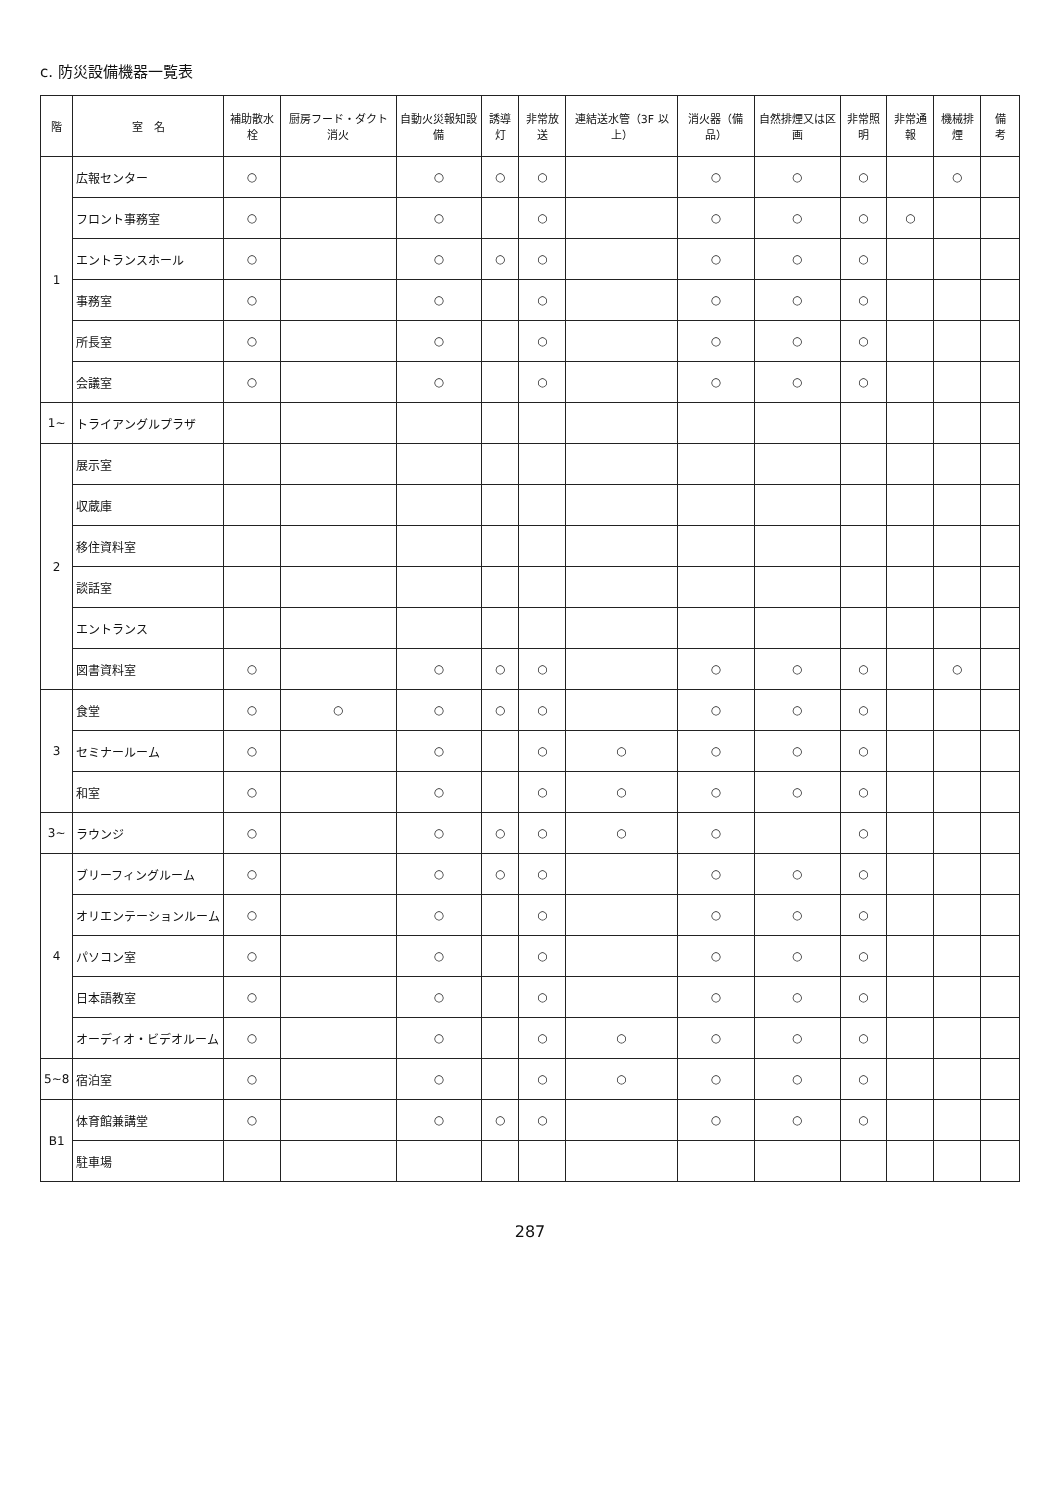c. 防災設備機器一覧表
| 階 | 室 名 | 補助散水栓 | 厨房フード・ダクト消火 | 自動火災報知設備 | 誘導灯 | 非常放送 | 連結送水管（3F 以上） | 消火器（備品） | 自然排煙又は区画 | 非常照明 | 非常通報 | 機械排煙 | 備 考 |
| --- | --- | --- | --- | --- | --- | --- | --- | --- | --- | --- | --- | --- | --- |
| 1 | 広報センター | ○ | | ○ | ○ | ○ | | ○ | ○ | ○ | | ○ | |
| | フロント事務室 | ○ | | ○ | | ○ | | ○ | ○ | ○ | ○ | | |
| | エントランスホール | ○ | | ○ | ○ | ○ | | ○ | ○ | ○ | | | |
| | 事務室 | ○ | | ○ | | ○ | | ○ | ○ | ○ | | | |
| | 所長室 | ○ | | ○ | | ○ | | ○ | ○ | ○ | | | |
| | 会議室 | ○ | | ○ | | ○ | | ○ | ○ | ○ | | | |
| 1~ | トライアングルプラザ | | | | | | | | | | | | |
| 2 | 展示室 | | | | | | | | | | | | |
| | 収蔵庫 | | | | | | | | | | | | |
| | 移住資料室 | | | | | | | | | | | | |
| | 談話室 | | | | | | | | | | | | |
| | エントランス | | | | | | | | | | | | |
| | 図書資料室 | ○ | | ○ | ○ | ○ | | ○ | ○ | ○ | | ○ | |
| 3 | 食堂 | ○ | ○ | ○ | ○ | ○ | | ○ | ○ | ○ | | | |
| | セミナールーム | ○ | | ○ | | ○ | ○ | ○ | ○ | ○ | | | |
| | 和室 | ○ | | ○ | | ○ | ○ | ○ | ○ | ○ | | | |
| 3~ | ラウンジ | ○ | | ○ | ○ | ○ | ○ | ○ | | ○ | | | |
| 4 | ブリーフィングルーム | ○ | | ○ | ○ | ○ | | ○ | ○ | ○ | | | |
| | オリエンテーションルーム | ○ | | ○ | | ○ | | ○ | ○ | ○ | | | |
| | パソコン室 | ○ | | ○ | | ○ | | ○ | ○ | ○ | | | |
| | 日本語教室 | ○ | | ○ | | ○ | | ○ | ○ | ○ | | | |
| | オーディオ・ビデオルーム | ○ | | ○ | | ○ | ○ | ○ | ○ | ○ | | | |
| 5~8 | 宿泊室 | ○ | | ○ | | ○ | ○ | ○ | ○ | ○ | | | |
| B1 | 体育館兼講堂 | ○ | | ○ | ○ | ○ | | ○ | ○ | ○ | | | |
| | 駐車場 | | | | | | | | | | | | |
287